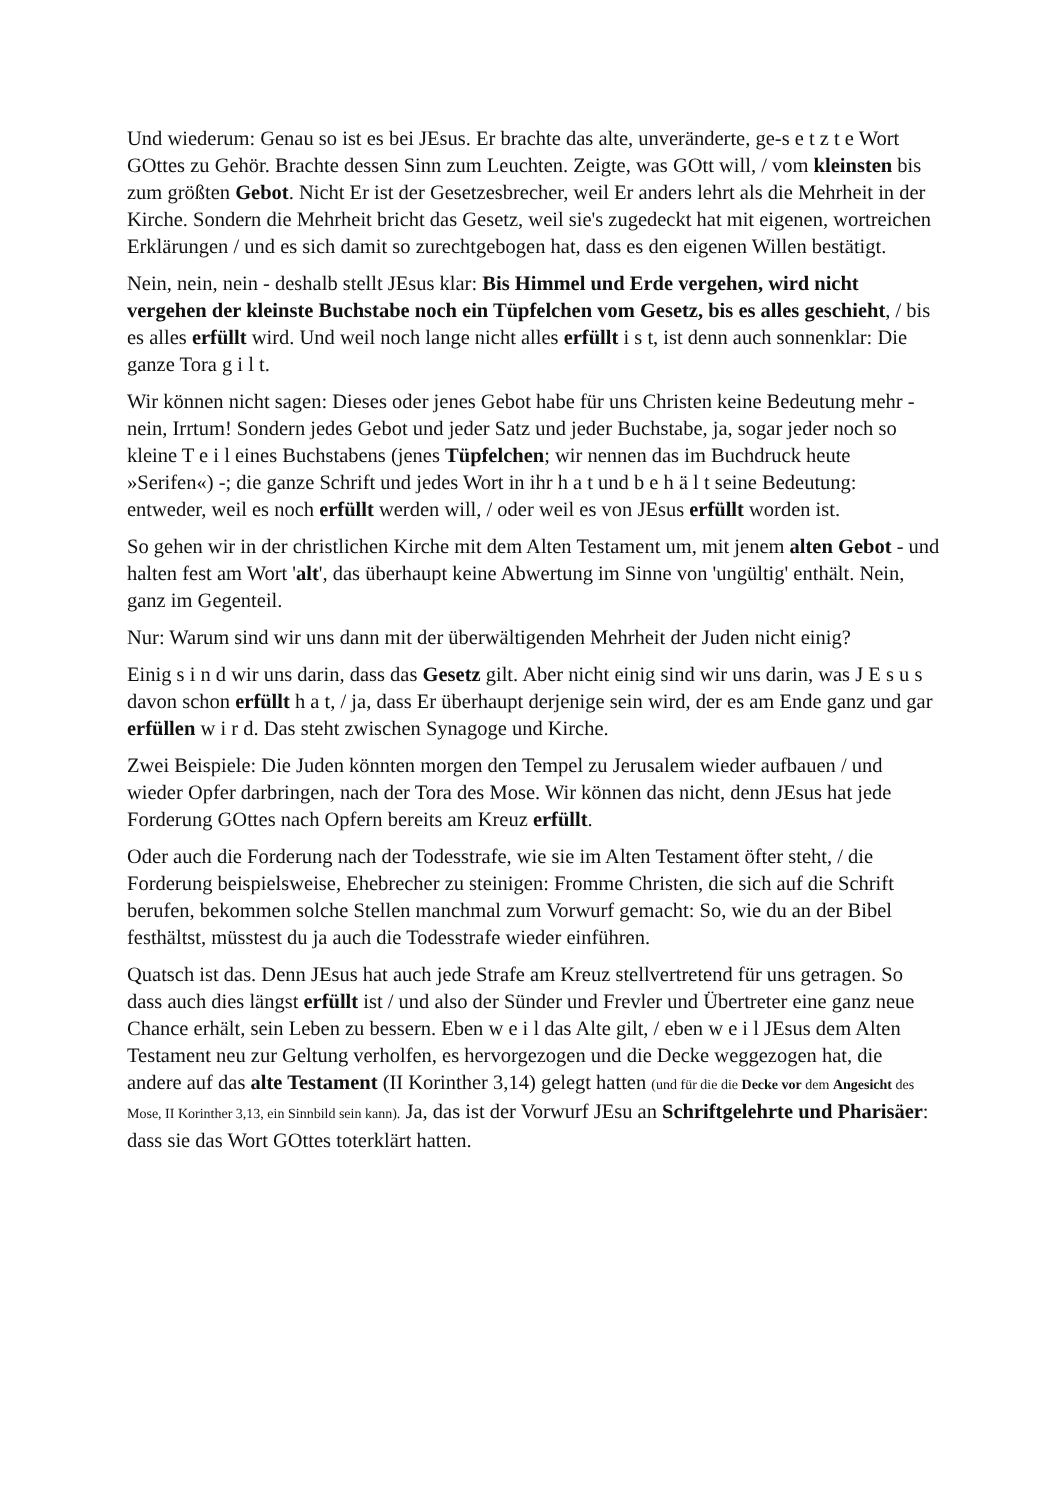Und wiederum: Genau so ist es bei JEsus. Er brachte das alte, unveränderte, ge-s e t z t e Wort GOttes zu Gehör. Brachte dessen Sinn zum Leuchten. Zeigte, was GOtt will, / vom kleinsten bis zum größten Gebot. Nicht Er ist der Gesetzesbrecher, weil Er anders lehrt als die Mehrheit in der Kirche. Sondern die Mehrheit bricht das Gesetz, weil sie's zugedeckt hat mit eigenen, wortreichen Erklärungen / und es sich damit so zurechtgebogen hat, dass es den eigenen Willen bestätigt.
Nein, nein, nein - deshalb stellt JEsus klar: Bis Himmel und Erde vergehen, wird nicht vergehen der kleinste Buchstabe noch ein Tüpfelchen vom Gesetz, bis es alles geschieht, / bis es alles erfüllt wird. Und weil noch lange nicht alles erfüllt i s t, ist denn auch sonnenklar: Die ganze Tora g i l t.
Wir können nicht sagen: Dieses oder jenes Gebot habe für uns Christen keine Bedeutung mehr - nein, Irrtum! Sondern jedes Gebot und jeder Satz und jeder Buchstabe, ja, sogar jeder noch so kleine T e i l eines Buchstabens (jenes Tüpfelchen; wir nennen das im Buchdruck heute »Serifen«) -; die ganze Schrift und jedes Wort in ihr h a t und b e h ä l t seine Bedeutung: entweder, weil es noch erfüllt werden will, / oder weil es von JEsus erfüllt worden ist.
So gehen wir in der christlichen Kirche mit dem Alten Testament um, mit jenem alten Gebot - und halten fest am Wort 'alt', das überhaupt keine Abwertung im Sinne von 'ungültig' enthält. Nein, ganz im Gegenteil.
Nur: Warum sind wir uns dann mit der überwältigenden Mehrheit der Juden nicht einig?
Einig s i n d wir uns darin, dass das Gesetz gilt. Aber nicht einig sind wir uns darin, was J E s u s davon schon erfüllt h a t, / ja, dass Er überhaupt derjenige sein wird, der es am Ende ganz und gar erfüllen w i r d. Das steht zwischen Synagoge und Kirche.
Zwei Beispiele: Die Juden könnten morgen den Tempel zu Jerusalem wieder aufbauen / und wieder Opfer darbringen, nach der Tora des Mose. Wir können das nicht, denn JEsus hat jede Forderung GOttes nach Opfern bereits am Kreuz erfüllt.
Oder auch die Forderung nach der Todesstrafe, wie sie im Alten Testament öfter steht, / die Forderung beispielsweise, Ehebrecher zu steinigen: Fromme Christen, die sich auf die Schrift berufen, bekommen solche Stellen manchmal zum Vorwurf gemacht: So, wie du an der Bibel festhältst, müsstest du ja auch die Todesstrafe wieder einführen.
Quatsch ist das. Denn JEsus hat auch jede Strafe am Kreuz stellvertretend für uns getragen. So dass auch dies längst erfüllt ist / und also der Sünder und Frevler und Übertreter eine ganz neue Chance erhält, sein Leben zu bessern. Eben w e i l das Alte gilt, / eben w e i l JEsus dem Alten Testament neu zur Geltung verholfen, es hervorgezogen und die Decke weggezogen hat, die andere auf das alte Testament (II Korinther 3,14) gelegt hatten (und für die die Decke vor dem Angesicht des Mose, II Korinther 3,13, ein Sinnbild sein kann). Ja, das ist der Vorwurf JEsu an Schriftgelehrte und Pharisäer: dass sie das Wort GOttes toterklärt hatten.